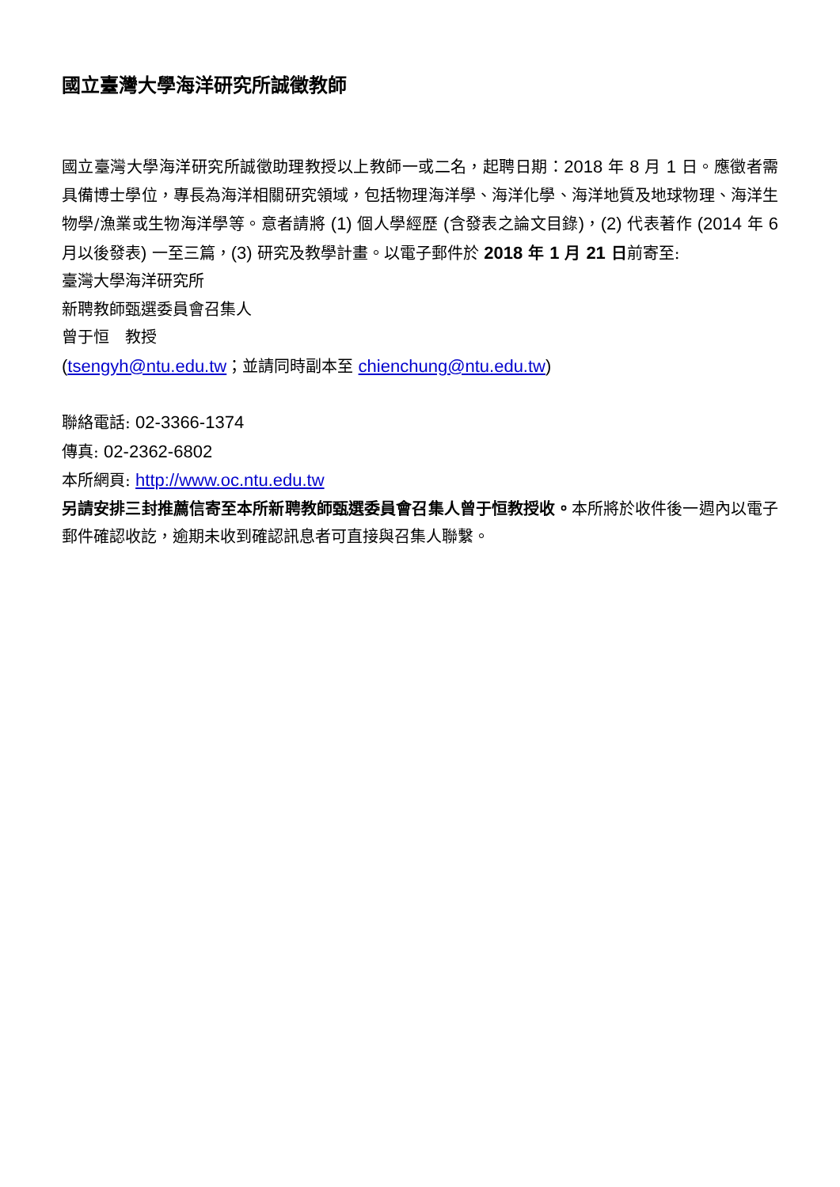國立臺灣大學海洋研究所誠徵教師
國立臺灣大學海洋研究所誠徵助理教授以上教師一或二名，起聘日期：2018 年 8 月 1 日。應徵者需具備博士學位，專長為海洋相關研究領域，包括物理海洋學、海洋化學、海洋地質及地球物理、海洋生物學/漁業或生物海洋學等。意者請將 (1) 個人學經歷 (含發表之論文目錄)，(2) 代表著作 (2014 年 6 月以後發表) 一至三篇，(3) 研究及教學計畫。以電子郵件於 2018 年 1 月 21 日前寄至:
臺灣大學海洋研究所
新聘教師甄選委員會召集人
曾于恒　教授
(tsengyh@ntu.edu.tw；並請同時副本至 chienchung@ntu.edu.tw)
聯絡電話: 02-3366-1374
傳真: 02-2362-6802
本所網頁: http://www.oc.ntu.edu.tw
另請安排三封推薦信寄至本所新聘教師甄選委員會召集人曾于恒教授收。本所將於收件後一週內以電子郵件確認收訖，逾期未收到確認訊息者可直接與召集人聯繫。